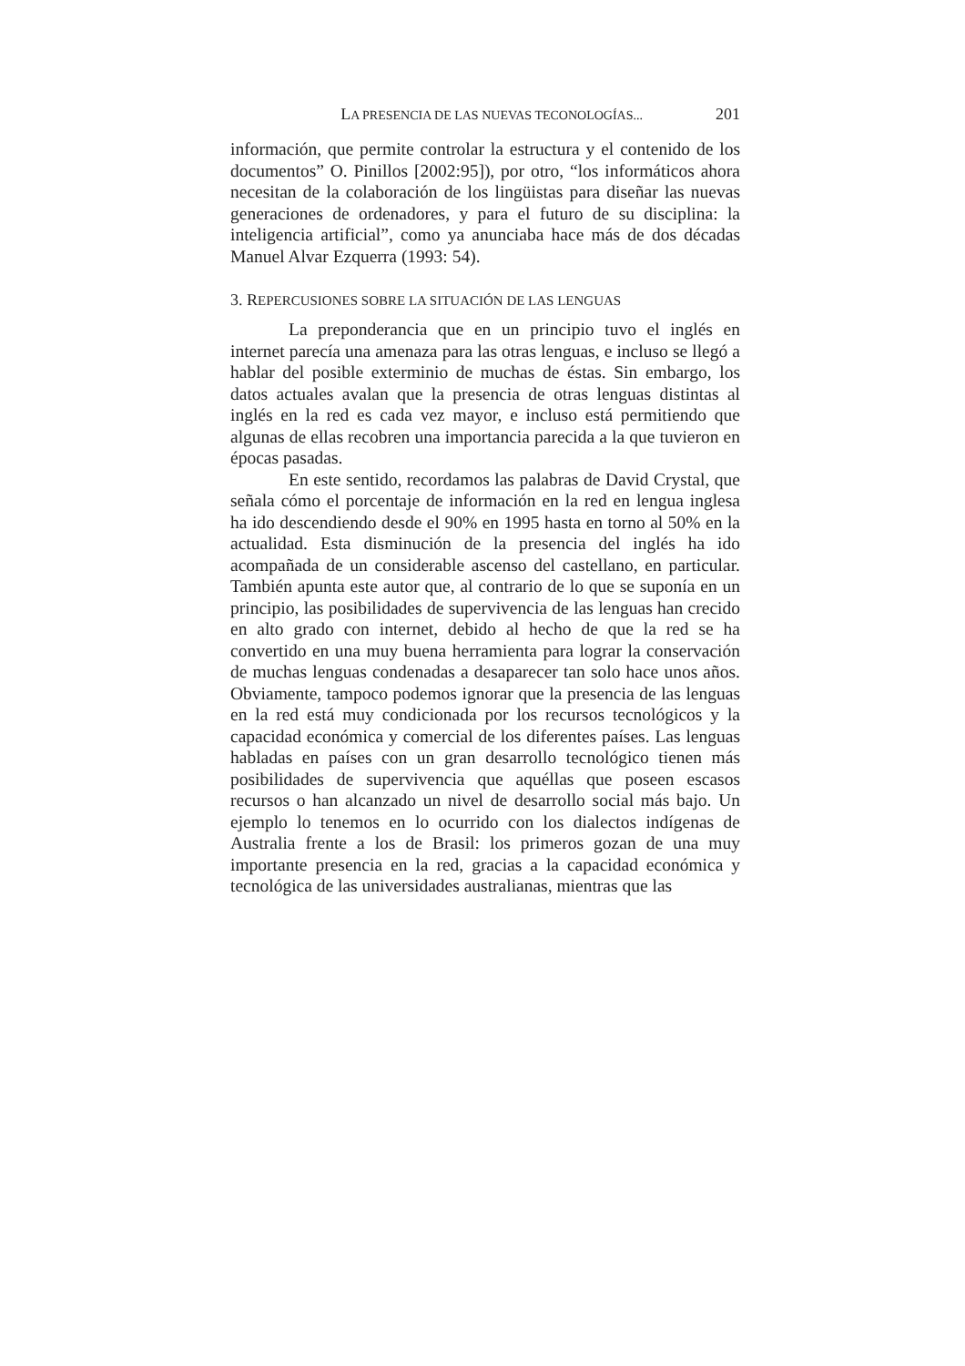LA PRESENCIA DE LAS NUEVAS TECONOLOGÍAS... 201
información, que permite controlar la estructura y el contenido de los documentos” O. Pinillos [2002:95]), por otro, “los informáticos ahora necesitan de la colaboración de los lingüistas para diseñar las nuevas generaciones de ordenadores, y para el futuro de su disciplina: la inteligencia artificial”, como ya anunciaba hace más de dos décadas Manuel Alvar Ezquerra (1993: 54).
3. REPERCUSIONES SOBRE LA SITUACIÓN DE LAS LENGUAS
La preponderancia que en un principio tuvo el inglés en internet parecía una amenaza para las otras lenguas, e incluso se llegó a hablar del posible exterminio de muchas de éstas. Sin embargo, los datos actuales avalan que la presencia de otras lenguas distintas al inglés en la red es cada vez mayor, e incluso está permitiendo que algunas de ellas recobren una importancia parecida a la que tuvieron en épocas pasadas.
En este sentido, recordamos las palabras de David Crystal, que señala cómo el porcentaje de información en la red en lengua inglesa ha ido descendiendo desde el 90% en 1995 hasta en torno al 50% en la actualidad. Esta disminución de la presencia del inglés ha ido acompañada de un considerable ascenso del castellano, en particular. También apunta este autor que, al contrario de lo que se suponía en un principio, las posibilidades de supervivencia de las lenguas han crecido en alto grado con internet, debido al hecho de que la red se ha convertido en una muy buena herramienta para lograr la conservación de muchas lenguas condenadas a desaparecer tan solo hace unos años. Obviamente, tampoco podemos ignorar que la presencia de las lenguas en la red está muy condicionada por los recursos tecnológicos y la capacidad económica y comercial de los diferentes países. Las lenguas habladas en países con un gran desarrollo tecnológico tienen más posibilidades de supervivencia que aquéllas que poseen escasos recursos o han alcanzado un nivel de desarrollo social más bajo. Un ejemplo lo tenemos en lo ocurrido con los dialectos indígenas de Australia frente a los de Brasil: los primeros gozan de una muy importante presencia en la red, gracias a la capacidad económica y tecnológica de las universidades australianas, mientras que las